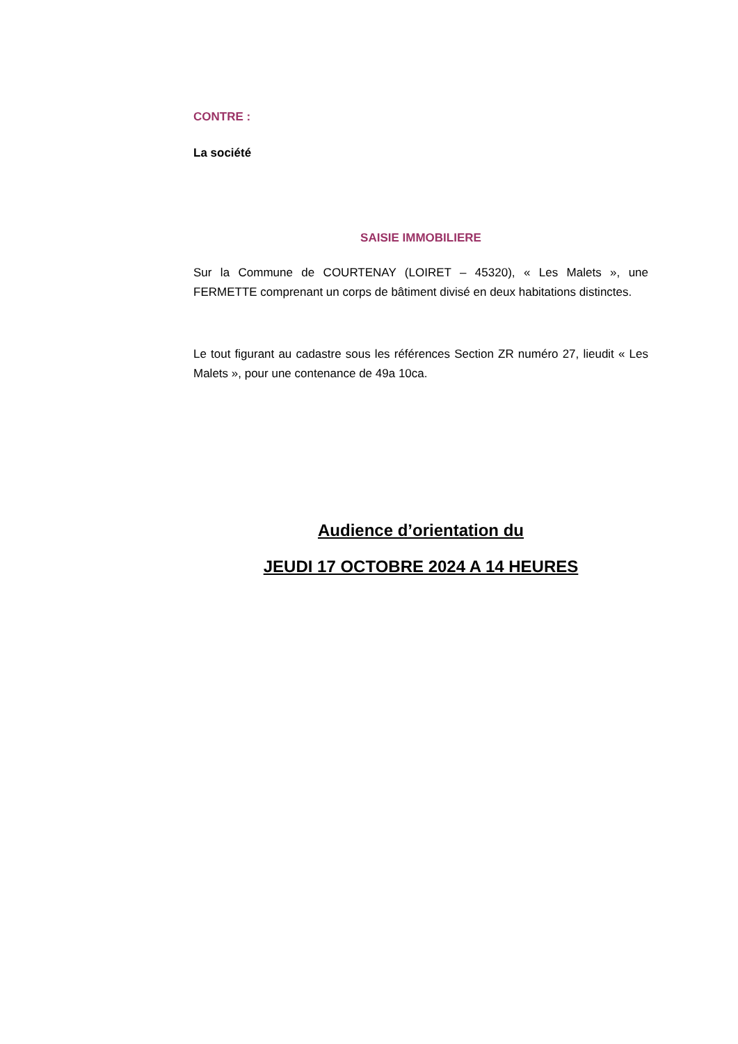CONTRE :
La société
SAISIE IMMOBILIERE
Sur la Commune de COURTENAY (LOIRET – 45320), « Les Malets », une FERMETTE comprenant un corps de bâtiment divisé en deux habitations distinctes.
Le tout figurant au cadastre sous les références Section ZR numéro 27, lieudit « Les Malets », pour une contenance de 49a 10ca.
Audience d’orientation du
JEUDI 17 OCTOBRE 2024 A 14 HEURES